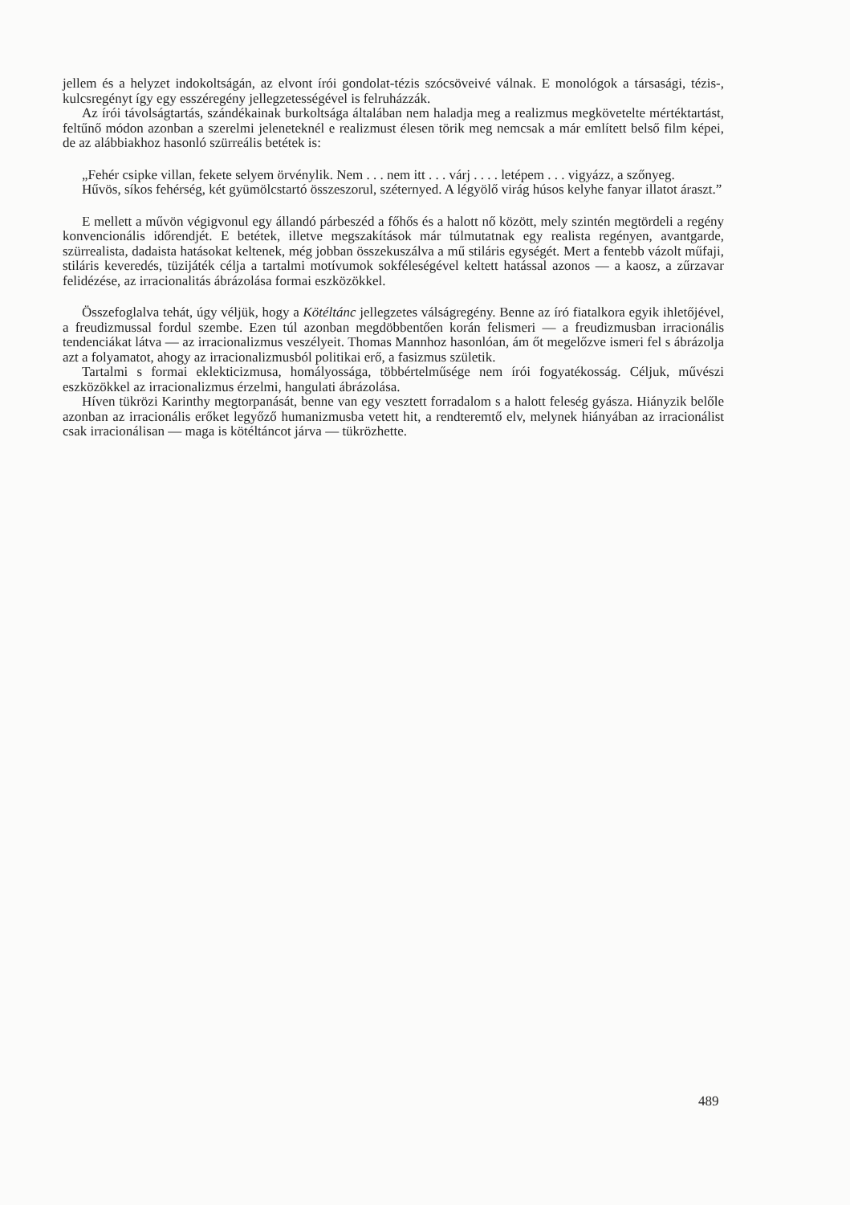jellem és a helyzet indokoltságán, az elvont írói gondolat-tézis szócsöveivé válnak. E monoló­gok a társasági, tézis-, kulcsregényt így egy esszéregény jellegzetességével is felruházzák.
Az írói távolságtartás, szándékainak burkoltsága általában nem haladja meg a realizmus megkövetelte mértéktartást, feltűnő módon azonban a szerelmi jeleneteknél e realizmust élesen törik meg nemcsak a már említett belső film képei, de az alábbiakhoz hasonló szürreális betétek is:
„Fehér csipke villan, fekete selyem örvénylik. Nem . . . nem itt . . . várj . . . . letépem . . . vigyázz, a szőnyeg.
Hűvös, síkos fehérség, két gyümölcstartó összeszorul, széternyed. A légyölő virág húsos kelyhe fanyar illatot áraszt.”
E mellett a művön végigvonul egy állandó párbeszéd a főhős és a halott nő között, mely szintén megtördeli a regény konvencionális időrendjét. E betétek, illetve megszakítások már túlmutatnak egy realista regényen, avantgarde, szürrealista, dadaista hatásokat keltenek, még jobban összekuszálva a mű stiláris egységét. Mert a fentebb vázolt műfaji, stiláris kevere­dés, tüzijáték célja a tartalmi motívumok sokféleségével keltett hatással azonos — a kaosz, a zűrzavar felidézése, az irracionalitás ábrázolása formai eszközökkel.
Összefoglalva tehát, úgy véljük, hogy a Kötéltánc jellegzetes válságregény. Benne az író fiatalkora egyik ihletőjével, a freudizmussal fordul szembe. Ezen túl azonban megdöbbentően korán felismeri — a freudizmusban irracionális tendenciákat látva — az irracionalizmus ve­szélyeit. Thomas Mannhoz hasonlóan, ám őt megelőzve ismeri fel s ábrázolja azt a folyamatot, ahogy az irracionalizmusból politikai erő, a fasizmus születik.
Tartalmi s formai eklekticizmusa, homályossága, többértelműsége nem írói fogyatékosság. Céljuk, művészi eszközökkel az irracionalizmus érzelmi, hangulati ábrázolása.
Híven tükrözi Karinthy megtorpanását, benne van egy vesztett forradalom s a halott fele­ség gyásza. Hiányzik belőle azonban az irracionális erőket legyőző humanizmusba vetett hit, a rendteremtő elv, melynek hiányában az irracionálist csak irracionálisan — maga is kötél­táncot járva — tükrözhette.
489